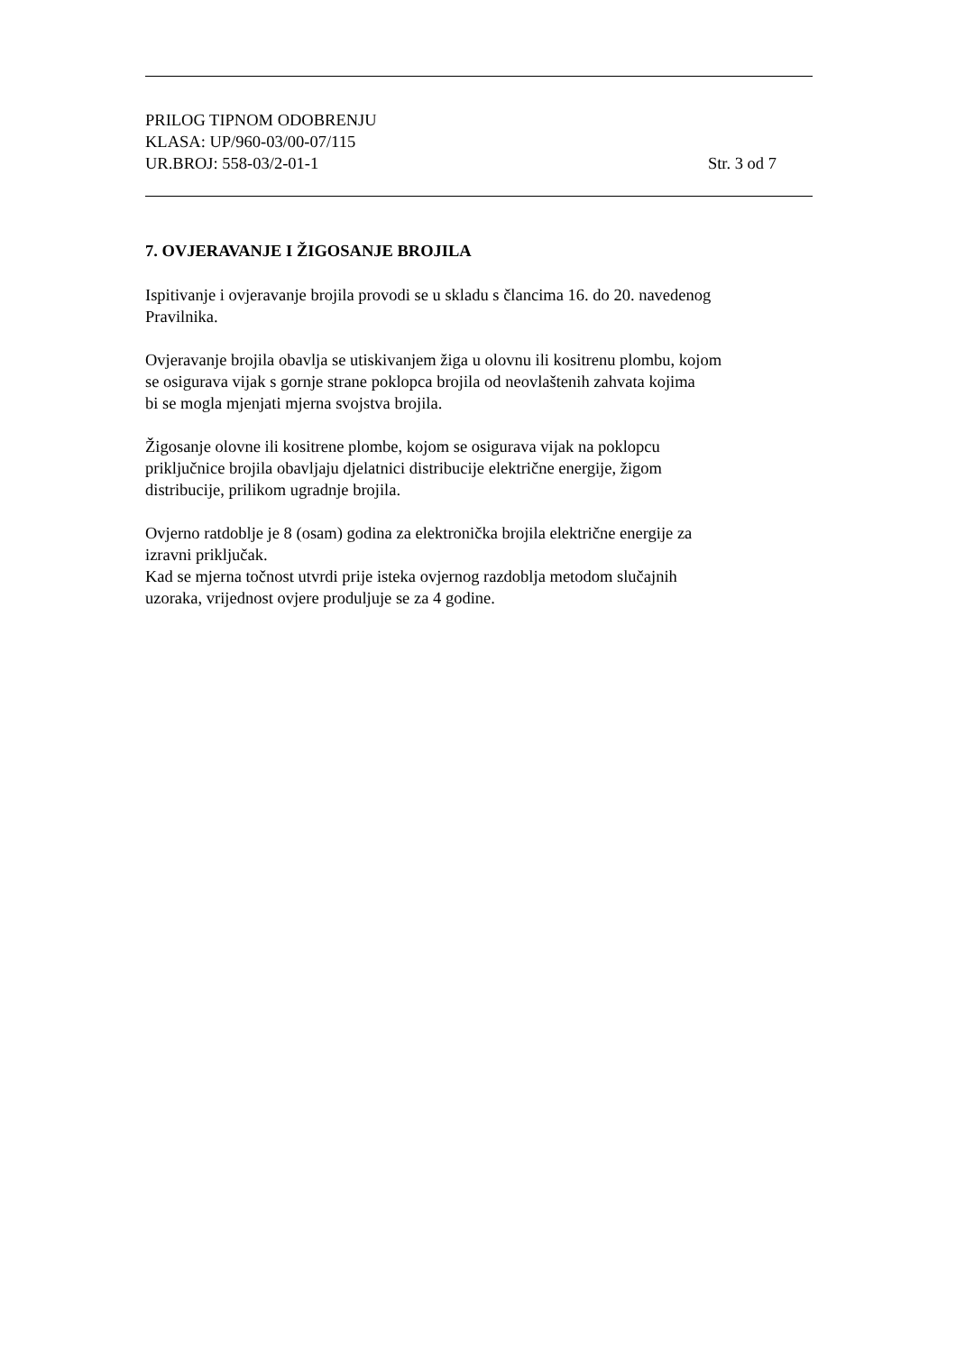PRILOG TIPNOM ODOBRENJU
KLASA: UP/960-03/00-07/115
UR.BROJ: 558-03/2-01-1 Str. 3 od 7
7. OVJERAVANJE I ŽIGOSANJE BROJILA
Ispitivanje i ovjeravanje brojila provodi se u skladu s člancima 16. do 20. navedenog
Pravilnika.
Ovjeravanje brojila obavlja se utiskivanjem žiga u olovnu ili kositrenu plombu, kojom
se osigurava vijak s gornje strane poklopca brojila od neovlaštenih zahvata kojima
bi se mogla mjenjati mjerna svojstva brojila.
Žigosanje olovne ili kositrene plombe, kojom se osigurava vijak na poklopcu
priključnice brojila obavljaju djelatnici distribucije električne energije, žigom
distribucije, prilikom ugradnje brojila.
Ovjerno ratdoblje je 8 (osam) godina za elektronička brojila električne energije za
izravni priključak.
Kad se mjerna točnost utvrdi prije isteka ovjernog razdoblja metodom slučajnih
uzoraka, vrijednost ovjere produljuje se za 4 godine.